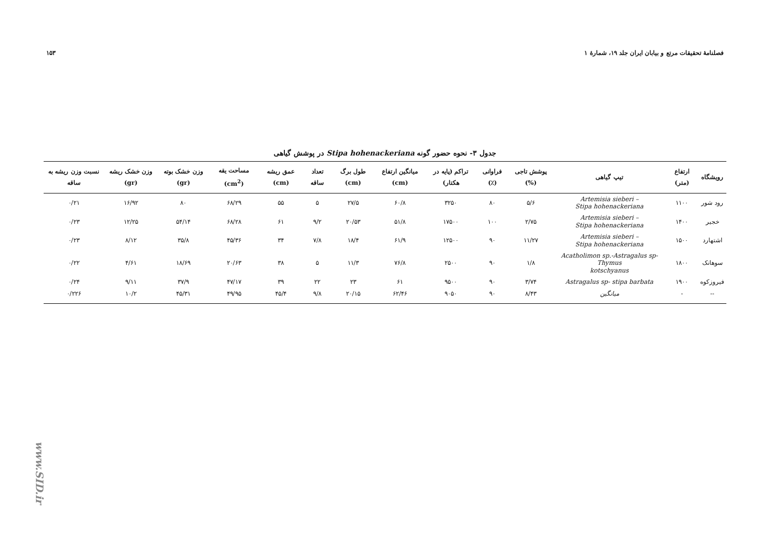فصلنامهٔ تحقیقات مرتع و بیابان ایران جلد ۱۹، شمارهٔ ۱ ۱۵۳
جدول ۳- نحوه حضور گونه Stipa hohenackeriana در پوشش گیاهی
| رویشگاه | ارتفاع (متر) | تیپ گیاهی | پوشش تاجی (%) | فراوانی (٪) | تراکم (پایه در هکتار) | میانگین ارتفاع (cm) | طول برگ (cm) | تعداد ساقه | عمق ریشه (cm) | مساحت یقه (cm<sup>2</sup>) | وزن خشک بوته (gr) | وزن خشک ریشه (gr) | نسبت وزن ریشه به ساقه |
| --- | --- | --- | --- | --- | --- | --- | --- | --- | --- | --- | --- | --- | --- |
| رود شور | ۱۱۰۰ | Artemisia sieberi – Stipa hohenackeriana | ۵/۶ | ۸۰ | ۳۲۵۰ | ۶۰/۸ | ۲۷/۵ | ۵ | ۵۵ | ۶۸/۲۹ | ۸۰ | ۱۶/۹۲ | ۰/۲۱ |
| خجیر | ۱۴۰۰ | Artemisia sieberi – Stipa hohenackeriana | ۲/۷۵ | ۱۰۰ | ۱۷۵۰۰ | ۵۱/۸ | ۲۰/۵۳ | ۹/۲ | ۶۱ | ۶۸/۲۸ | ۵۴/۱۴ | ۱۲/۲۵ | ۰/۲۳ |
| اشتهارد | ۱۵۰۰ | Artemisia sieberi – Stipa hohenackeriana | ۱۱/۲۷ | ۹۰ | ۱۲۵۰۰ | ۶۱/۹ | ۱۸/۴ | ۷/۸ | ۳۴ | ۴۵/۳۶ | ۳۵/۸ | ۸/۱۲ | ۰/۲۳ |
| سوهانک | ۱۸۰۰ | Acatholimon sp.-Astragalus sp- Thymus kotschyanus | ۱/۸ | ۹۰ | ۲۵۰۰ | ۷۶/۸ | ۱۱/۳ | ۵ | ۳۸ | ۲۰/۶۳ | ۱۸/۶۹ | ۴/۶۱ | ۰/۲۲ |
| فیروزکوه | ۱۹۰۰ | Astragalus sp- stipa barbata | ۳/۷۴ | ۹۰ | ۹۵۰۰ | ۶۱ | ۲۳ | ۲۲ | ۳۹ | ۴۷/۱۷ | ۳۷/۹ | ۹/۱۱ | ۰/۲۴ |
| -- | - | میانگین | ۸/۴۳ | ۹۰ | ۹۰۵۰ | ۶۲/۴۶ | ۲۰/۱۵ | ۹/۸ | ۴۵/۴ | ۴۹/۹۵ | ۴۵/۳۱ | ۱۰/۲ | ۰/۲۲۶ |
www.SID.ir